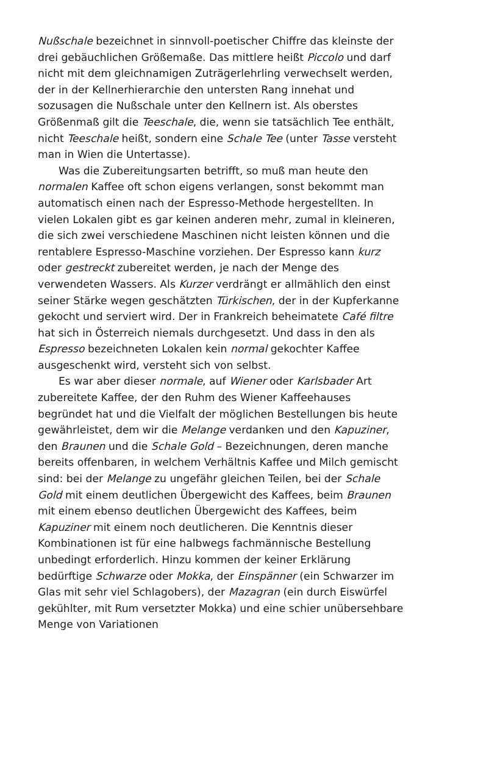Nußschale bezeichnet in sinnvoll-poetischer Chiffre das kleinste der drei gebäuchlichen Größemaße. Das mittlere heißt Piccolo und darf nicht mit dem gleichnamigen Zuträgerlehrling verwechselt werden, der in der Kellnerhierarchie den untersten Rang innehat und sozusagen die Nußschale unter den Kellnern ist. Als oberstes Größenmaß gilt die Teeschale, die, wenn sie tatsächlich Tee enthält, nicht Teeschale heißt, sondern eine Schale Tee (unter Tasse versteht man in Wien die Untertasse).
Was die Zubereitungsarten betrifft, so muß man heute den normalen Kaffee oft schon eigens verlangen, sonst bekommt man automatisch einen nach der Espresso-Methode hergestellten. In vielen Lokalen gibt es gar keinen anderen mehr, zumal in kleineren, die sich zwei verschiedene Maschinen nicht leisten können und die rentablere Espresso-Maschine vorziehen. Der Espresso kann kurz oder gestreckt zubereitet werden, je nach der Menge des verwendeten Wassers. Als Kurzer verdrängt er allmählich den einst seiner Stärke wegen geschätzten Türkischen, der in der Kupferkanne gekocht und serviert wird. Der in Frankreich beheimatete Café filtre hat sich in Österreich niemals durchgesetzt. Und dass in den als Espresso bezeichneten Lokalen kein normal gekochter Kaffee ausgeschenkt wird, versteht sich von selbst.
Es war aber dieser normale, auf Wiener oder Karlsbader Art zubereitete Kaffee, der den Ruhm des Wiener Kaffeehauses begründet hat und die Vielfalt der möglichen Bestellungen bis heute gewährleistet, dem wir die Melange verdanken und den Kapuziner, den Braunen und die Schale Gold – Bezeichnungen, deren manche bereits offenbaren, in welchem Verhältnis Kaffee und Milch gemischt sind: bei der Melange zu ungefähr gleichen Teilen, bei der Schale Gold mit einem deutlichen Übergewicht des Kaffees, beim Braunen mit einem ebenso deutlichen Übergewicht des Kaffees, beim Kapuziner mit einem noch deutlicheren. Die Kenntnis dieser Kombinationen ist für eine halbwegs fachmännische Bestellung unbedingt erforderlich. Hinzu kommen der keiner Erklärung bedürftige Schwarze oder Mokka, der Einspänner (ein Schwarzer im Glas mit sehr viel Schlagobers), der Mazagran (ein durch Eiswürfel gekühlter, mit Rum versetzter Mokka) und eine schier unübersehbare Menge von Variationen